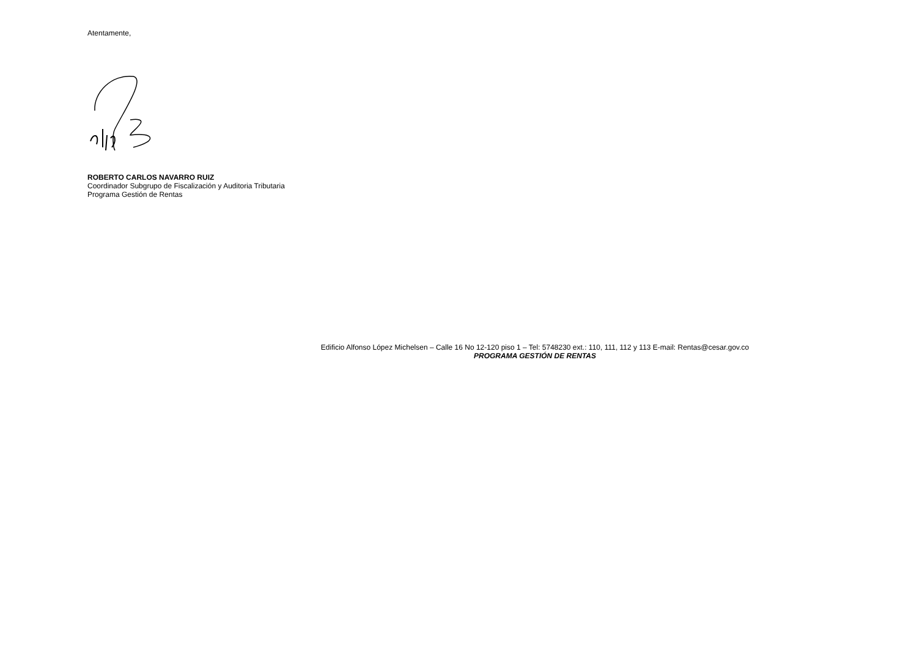Atentamente,
ROBERTO CARLOS NAVARRO RUIZ
Coordinador Subgrupo de Fiscalización y Auditoria Tributaria
Programa Gestión de Rentas
Edificio Alfonso López Michelsen – Calle 16 No 12-120 piso 1 – Tel: 5748230 ext.: 110, 111, 112 y 113 E-mail: Rentas@cesar.gov.co
PROGRAMA GESTIÓN DE RENTAS